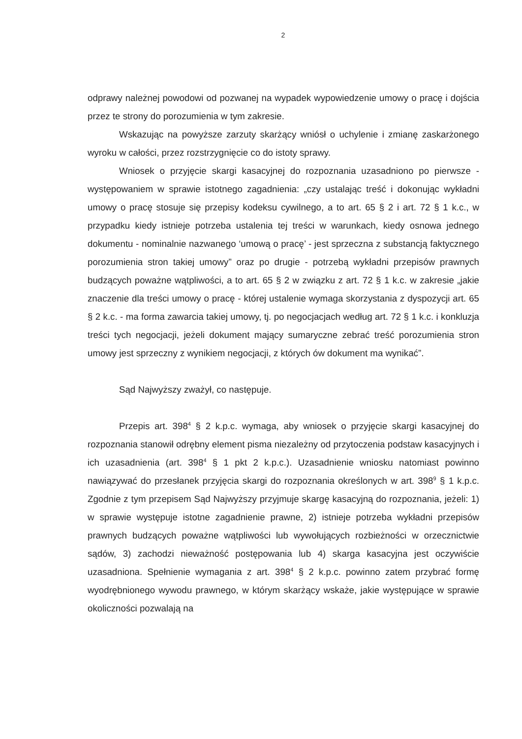2
odprawy należnej powodowi od pozwanej na wypadek wypowiedzenie umowy o pracę i dojścia przez te strony do porozumienia w tym zakresie.
Wskazując na powyższe zarzuty skarżący wniósł o uchylenie i zmianę zaskarżonego wyroku w całości, przez rozstrzygnięcie co do istoty sprawy.
Wniosek o przyjęcie skargi kasacyjnej do rozpoznania uzasadniono po pierwsze - występowaniem w sprawie istotnego zagadnienia: „czy ustalając treść i dokonując wykładni umowy o pracę stosuje się przepisy kodeksu cywilnego, a to art. 65 § 2 i art. 72 § 1 k.c., w przypadku kiedy istnieje potrzeba ustalenia tej treści w warunkach, kiedy osnowa jednego dokumentu - nominalnie nazwanego ‘umową o pracę’ - jest sprzeczna z substancją faktycznego porozumienia stron takiej umowy” oraz po drugie - potrzebą wykładni przepisów prawnych budzących poważne wątpliwości, a to art. 65 § 2 w związku z art. 72 § 1 k.c. w zakresie „jakie znaczenie dla treści umowy o pracę - której ustalenie wymaga skorzystania z dyspozycji art. 65 § 2 k.c. - ma forma zawarcia takiej umowy, tj. po negocjacjach według art. 72 § 1 k.c. i konkluzja treści tych negocjacji, jeżeli dokument mający sumaryczne zebrać treść porozumienia stron umowy jest sprzeczny z wynikiem negocjacji, z których ów dokument ma wynikać”.
Sąd Najwyższy zważył, co następuje.
Przepis art. 398<sup>4</sup> § 2 k.p.c. wymaga, aby wniosek o przyjęcie skargi kasacyjnej do rozpoznania stanowił odrębny element pisma niezależny od przytoczenia podstaw kasacyjnych i ich uzasadnienia (art. 398<sup>4</sup> § 1 pkt 2 k.p.c.). Uzasadnienie wniosku natomiast powinno nawiązywać do przesłanek przyjęcia skargi do rozpoznania określonych w art. 398<sup>9</sup> § 1 k.p.c. Zgodnie z tym przepisem Sąd Najwyższy przyjmuje skargę kasacyjną do rozpoznania, jeżeli: 1) w sprawie występuje istotne zagadnienie prawne, 2) istnieje potrzeba wykładni przepisów prawnych budzących poważne wątpliwości lub wywołujących rozbieżności w orzecznictwie sądów, 3) zachodzi nieważność postępowania lub 4) skarga kasacyjna jest oczywiście uzasadniona. Spełnienie wymagania z art. 398<sup>4</sup> § 2 k.p.c. powinno zatem przybrać formę wyodrębnionego wywodu prawnego, w którym skarżący wskaże, jakie występujące w sprawie okoliczności pozwalają na